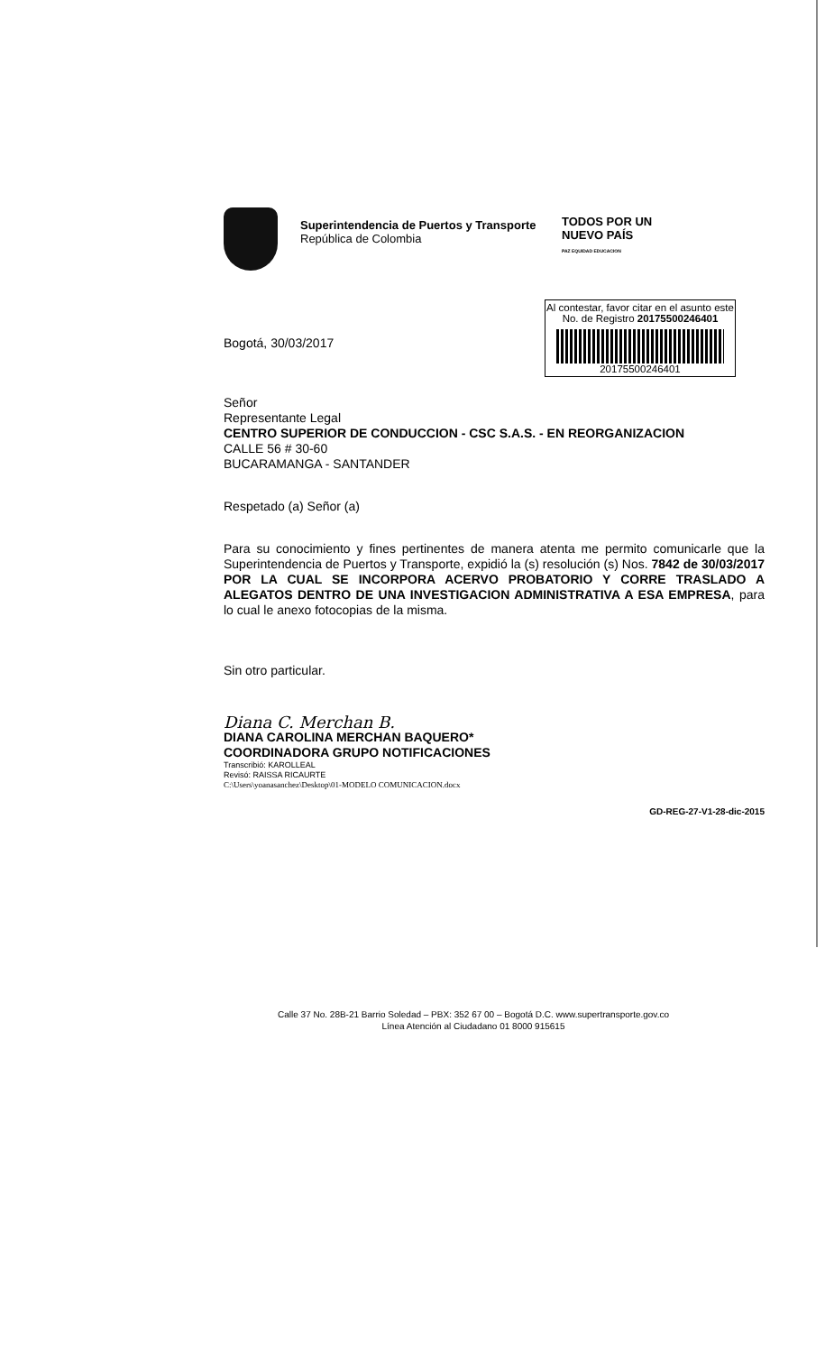Superintendencia de Puertos y Transporte
República de Colombia
TODOS POR UN
NUEVO PAÍS
PAZ EQUIDAD EDUCACION
Al contestar, favor citar en el asunto este
No. de Registro 20175500246401
20175500246401
Bogotá, 30/03/2017
Señor
Representante Legal
CENTRO SUPERIOR DE CONDUCCION - CSC S.A.S. - EN REORGANIZACION
CALLE 56 # 30-60
BUCARAMANGA - SANTANDER
Respetado (a) Señor (a)
Para su conocimiento y fines pertinentes de manera atenta me permito comunicarle que la Superintendencia de Puertos y Transporte, expidió la (s) resolución (s) Nos. 7842 de 30/03/2017 POR LA CUAL SE INCORPORA ACERVO PROBATORIO Y CORRE TRASLADO A ALEGATOS DENTRO DE UNA INVESTIGACION ADMINISTRATIVA A ESA EMPRESA, para lo cual le anexo fotocopias de la misma.
Sin otro particular.
Diana C. Merchan B.
DIANA CAROLINA MERCHAN BAQUERO*
COORDINADORA GRUPO NOTIFICACIONES
Transcribió: KAROLLEAL
Revisó: RAISSA RICAURTE
C:\Users\yoanasanchez\Desktop\01-MODELO COMUNICACION.docx
GD-REG-27-V1-28-dic-2015
Calle 37 No. 28B-21 Barrio Soledad – PBX: 352 67 00 – Bogotá D.C. www.supertransporte.gov.co
Línea Atención al Ciudadano 01 8000 915615